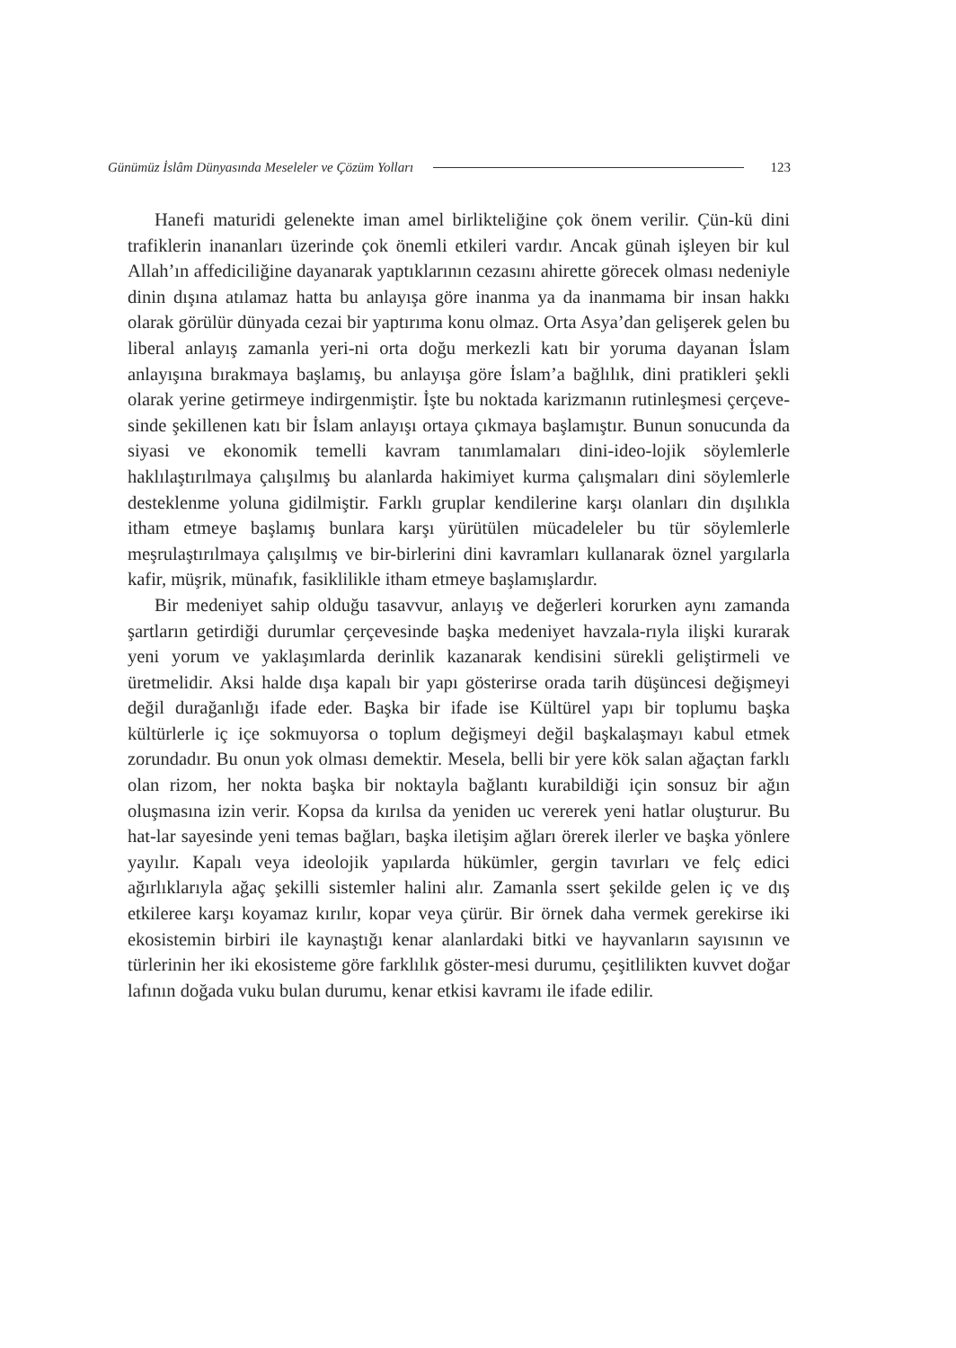Günümüz İslâm Dünyasında Meseleler ve Çözüm Yolları 123
Hanefi maturidi gelenekte iman amel birlikteliğine çok önem verilir. Çün-kü dini trafiklerin inananları üzerinde çok önemli etkileri vardır. Ancak günah işleyen bir kul Allah’ın affediciliğine dayanarak yaptıklarının cezasını ahirette görecek olması nedeniyle dinin dışına atılamaz hatta bu anlayışa göre inanma ya da inanmama bir insan hakkı olarak görülür dünyada cezai bir yaptırıma konu olmaz. Orta Asya’dan gelişerek gelen bu liberal anlayış zamanla yeri-ni orta doğu merkezli katı bir yoruma dayanan İslam anlayışına bırakmaya başlamış, bu anlayışa göre İslam’a bağlılık, dini pratikleri şekli olarak yerine getirmeye indirgenmiştir. İşte bu noktada karizmanın rutinleşmesi çerçeve-sinde şekillenen katı bir İslam anlayışı ortaya çıkmaya başlamıştır. Bunun sonucunda da siyasi ve ekonomik temelli kavram tanımlamaları dini-ideo-lojik söylemlerle haklılaştırılmaya çalışılmış bu alanlarda hakimiyet kurma çalışmaları dini söylemlerle desteklenme yoluna gidilmiştir. Farklı gruplar kendilerine karşı olanları din dışılıkla itham etmeye başlamış bunlara karşı yürütülen mücadeleler bu tür söylemlerle meşrulaştırılmaya çalışılmış ve bir-birlerini dini kavramları kullanarak öznel yargılarla kafir, müşrik, münafık, fasiklilikle itham etmeye başlamışlardır.
Bir medeniyet sahip olduğu tasavvur, anlayış ve değerleri korurken aynı zamanda şartların getirdiği durumlar çerçevesinde başka medeniyet havzala-rıyla ilişki kurarak yeni yorum ve yaklaşımlarda derinlik kazanarak kendisini sürekli geliştirmeli ve üretmelidir. Aksi halde dışa kapalı bir yapı gösterirse orada tarih düşüncesi değişmeyi değil durağanlığı ifade eder. Başka bir ifade ise Kültürel yapı bir toplumu başka kültürlerle iç içe sokmuyorsa o toplum değişmeyi değil başkalaşmayı kabul etmek zorundadır. Bu onun yok olması demektir. Mesela, belli bir yere kök salan ağaçtan farklı olan rizom, her nokta başka bir noktayla bağlantı kurabildiği için sonsuz bir ağın oluşmasına izin verir. Kopsa da kırılsa da yeniden uc vererek yeni hatlar oluşturur. Bu hat-lar sayesinde yeni temas bağları, başka iletişim ağları örerek ilerler ve başka yönlere yayılır. Kapalı veya ideolojik yapılarda hükümler, gergin tavırları ve felç edici ağırlıklarıyla ağaç şekilli sistemler halini alır. Zamanla ssert şekilde gelen iç ve dış etkileree karşı koyamaz kırılır, kopar veya çürür. Bir örnek daha vermek gerekirse iki ekosistemin birbiri ile kaynaştığı kenar alanlardaki bitki ve hayvanların sayısının ve türlerinin her iki ekosisteme göre farklılık göster-mesi durumu, çeşitlilikten kuvvet doğar lafının doğada vuku bulan durumu, kenar etkisi kavramı ile ifade edilir.